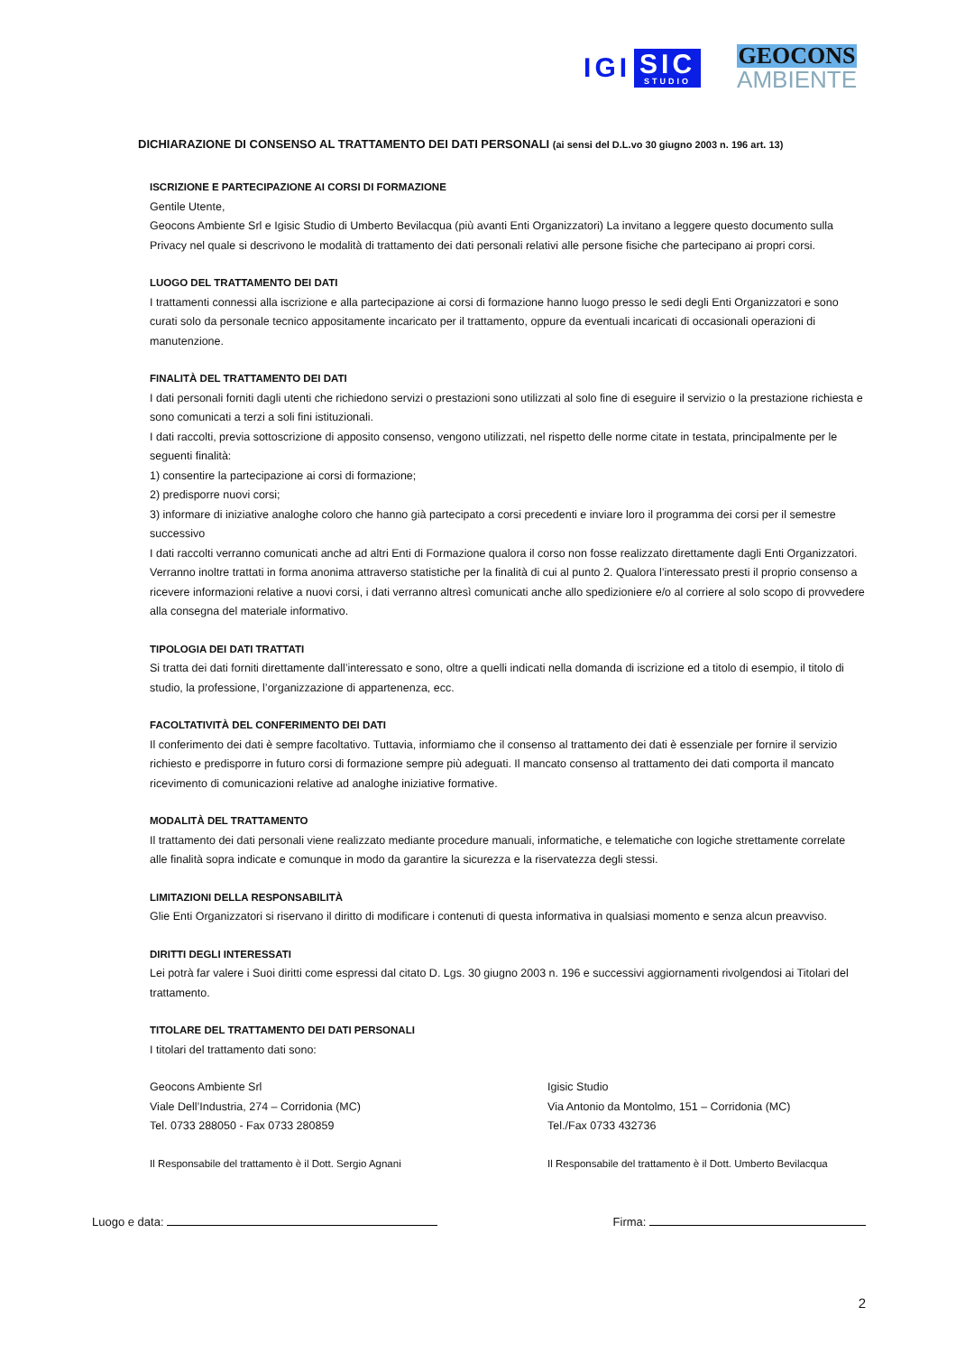IGI
SIC
STUDIO
GEOCONS
AMBIENTE
DICHIARAZIONE DI CONSENSO AL TRATTAMENTO DEI DATI PERSONALI (ai sensi del D.L.vo 30 giugno 2003 n. 196 art. 13)
ISCRIZIONE E PARTECIPAZIONE AI CORSI DI FORMAZIONE
Gentile Utente,
Geocons Ambiente Srl e Igisic Studio di Umberto Bevilacqua (più avanti Enti Organizzatori) La invitano a leggere questo documento sulla Privacy nel quale si descrivono le modalità di trattamento dei dati personali relativi alle persone fisiche che partecipano ai propri corsi.
LUOGO DEL TRATTAMENTO DEI DATI
I trattamenti connessi alla iscrizione e alla partecipazione ai corsi di formazione hanno luogo presso le sedi degli Enti Organizzatori e sono curati solo da personale tecnico appositamente incaricato per il trattamento, oppure da eventuali incaricati di occasionali operazioni di manutenzione.
FINALITÀ DEL TRATTAMENTO DEI DATI
I dati personali forniti dagli utenti che richiedono servizi o prestazioni sono utilizzati al solo fine di eseguire il servizio o la prestazione richiesta e sono comunicati a terzi a soli fini istituzionali.
I dati raccolti, previa sottoscrizione di apposito consenso, vengono utilizzati, nel rispetto delle norme citate in testata, principalmente per le seguenti finalità:
1) consentire la partecipazione ai corsi di formazione;
2) predisporre nuovi corsi;
3) informare di iniziative analoghe coloro che hanno già partecipato a corsi precedenti e inviare loro il programma dei corsi per il semestre successivo
I dati raccolti verranno comunicati anche ad altri Enti di Formazione qualora il corso non fosse realizzato direttamente dagli Enti Organizzatori. Verranno inoltre trattati in forma anonima attraverso statistiche per la finalità di cui al punto 2. Qualora l’interessato presti il proprio consenso a ricevere informazioni relative a nuovi corsi, i dati verranno altresì comunicati anche allo spedizioniere e/o al corriere al solo scopo di provvedere alla consegna del materiale informativo.
TIPOLOGIA DEI DATI TRATTATI
Si tratta dei dati forniti direttamente dall’interessato e sono, oltre a quelli indicati nella domanda di iscrizione ed a titolo di esempio, il titolo di studio, la professione, l’organizzazione di appartenenza, ecc.
FACOLTATIVITÀ DEL CONFERIMENTO DEI DATI
Il conferimento dei dati è sempre facoltativo. Tuttavia, informiamo che il consenso al trattamento dei dati è essenziale per fornire il servizio richiesto e predisporre in futuro corsi di formazione sempre più adeguati. Il mancato consenso al trattamento dei dati comporta il mancato ricevimento di comunicazioni relative ad analoghe iniziative formative.
MODALITÀ DEL TRATTAMENTO
Il trattamento dei dati personali viene realizzato mediante procedure manuali, informatiche, e telematiche con logiche strettamente correlate alle finalità sopra indicate e comunque in modo da garantire la sicurezza e la riservatezza degli stessi.
LIMITAZIONI DELLA RESPONSABILITÀ
Glie Enti Organizzatori si riservano il diritto di modificare i contenuti di questa informativa in qualsiasi momento e senza alcun preavviso.
DIRITTI DEGLI INTERESSATI
Lei potrà far valere i Suoi diritti come espressi dal citato D. Lgs. 30 giugno 2003 n. 196 e successivi aggiornamenti rivolgendosi ai Titolari del trattamento.
TITOLARE DEL TRATTAMENTO DEI DATI PERSONALI
I titolari del trattamento dati sono:
Geocons Ambiente Srl
Viale Dell’Industria, 274 – Corridonia (MC)
Tel. 0733 288050 - Fax 0733 280859
Igisic Studio
Via Antonio da Montolmo, 151 – Corridonia (MC)
Tel./Fax 0733 432736
Il Responsabile del trattamento è il Dott. Sergio Agnani
Il Responsabile del trattamento è il Dott. Umberto Bevilacqua
Luogo e data: Firma:
2